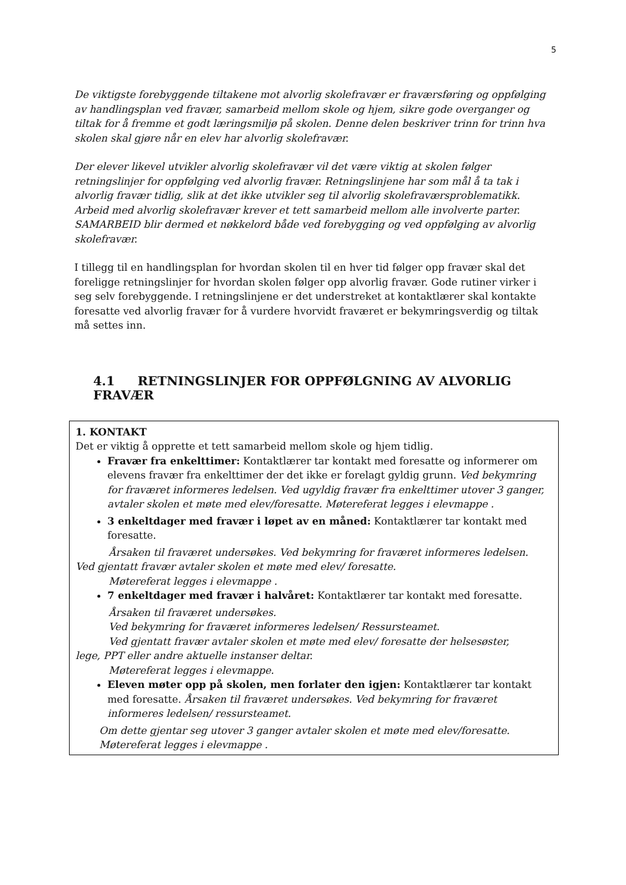5
De viktigste forebyggende tiltakene mot alvorlig skolefravær er fraværsføring og oppfølging av handlingsplan ved fravær, samarbeid mellom skole og hjem, sikre gode overganger og tiltak for å fremme et godt læringsmiljø på skolen. Denne delen beskriver trinn for trinn hva skolen skal gjøre når en elev har alvorlig skolefravær.
Der elever likevel utvikler alvorlig skolefravær vil det være viktig at skolen følger retningslinjer for oppfølging ved alvorlig fravær. Retningslinjene har som mål å ta tak i alvorlig fravær tidlig, slik at det ikke utvikler seg til alvorlig skolefraværsproblematikk. Arbeid med alvorlig skolefravær krever et tett samarbeid mellom alle involverte parter. SAMARBEID blir dermed et nøkkelord både ved forebygging og ved oppfølging av alvorlig skolefravær.
I tillegg til en handlingsplan for hvordan skolen til en hver tid følger opp fravær skal det foreligge retningslinjer for hvordan skolen følger opp alvorlig fravær. Gode rutiner virker i seg selv forebyggende. I retningslinjene er det understreket at kontaktlærer skal kontakte foresatte ved alvorlig fravær for å vurdere hvorvidt fraværet er bekymringsverdig og tiltak må settes inn.
4.1 RETNINGSLINJER FOR OPPFØLGNING AV ALVORLIG FRAVÆR
| 1. KONTAKT Det er viktig å opprette et tett samarbeid mellom skole og hjem tidlig. Fravær fra enkelttimer: Kontaktlærer tar kontakt med foresatte og informerer om elevens fravær fra enkelttimer der det ikke er forelagt gyldig grunn. Ved bekymring for fraværet informeres ledelsen. Ved ugyldig fravær fra enkelttimer utover 3 ganger, avtaler skolen et møte med elev/foresatte. Møtereferat legges i elevmappe . 3 enkeltdager med fravær i løpet av en måned: Kontaktlærer tar kontakt med foresatte. Årsaken til fraværet undersøkes. Ved bekymring for fraværet informeres ledelsen. Ved gjentatt fravær avtaler skolen et møte med elev/ foresatte. Møtereferat legges i elevmappe . 7 enkeltdager med fravær i halvåret: Kontaktlærer tar kontakt med foresatte. Årsaken til fraværet undersøkes. Ved bekymring for fraværet informeres ledelsen/ Ressursteamet. Ved gjentatt fravær avtaler skolen et møte med elev/ foresatte der helsesøster, lege, PPT eller andre aktuelle instanser deltar. Møtereferat legges i elevmappe. Eleven møter opp på skolen, men forlater den igjen: Kontaktlærer tar kontakt med foresatte. Årsaken til fraværet undersøkes. Ved bekymring for fraværet informeres ledelsen/ ressursteamet. Om dette gjentar seg utover 3 ganger avtaler skolen et møte med elev/foresatte. Møtereferat legges i elevmappe . |